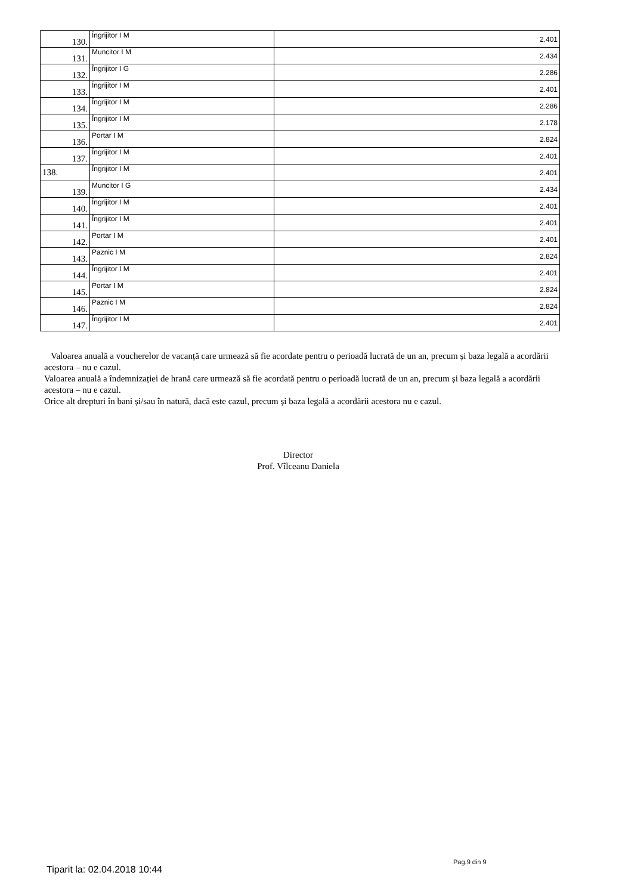| 130. | Îngrijitor I M | 2.401 |
| 131. | Muncitor I M | 2.434 |
| 132. | Îngrijitor I G | 2.286 |
| 133. | Îngrijitor I M | 2.401 |
| 134. | Îngrijitor I M | 2.286 |
| 135. | Îngrijitor I M | 2.178 |
| 136. | Portar I M | 2.824 |
| 137. | Îngrijitor I M | 2.401 |
| 138. | Îngrijitor I M | 2.401 |
| 139. | Muncitor I G | 2.434 |
| 140. | Îngrijitor I M | 2.401 |
| 141. | Îngrijitor I M | 2.401 |
| 142. | Portar I M | 2.401 |
| 143. | Paznic I M | 2.824 |
| 144. | Îngrijitor I M | 2.401 |
| 145. | Portar I M | 2.824 |
| 146. | Paznic I M | 2.824 |
| 147. | Îngrijitor I M | 2.401 |
Valoarea anuală a voucherelor de vacanță care urmează să fie acordate pentru o perioadă lucrată de un an, precum și baza legală a acordării acestora – nu e cazul.
Valoarea anuală a îndemnizației de hrană care urmează să fie acordată pentru o perioadă lucrată de un an, precum și baza legală a acordării acestora – nu e cazul.
Orice alt drepturi în bani și/sau în natură, dacă este cazul, precum și baza legală a acordării acestora nu e cazul.
Director
Prof. Vîlceanu Daniela
Tiparit la: 02.04.2018 10:44
Pag.9 din 9